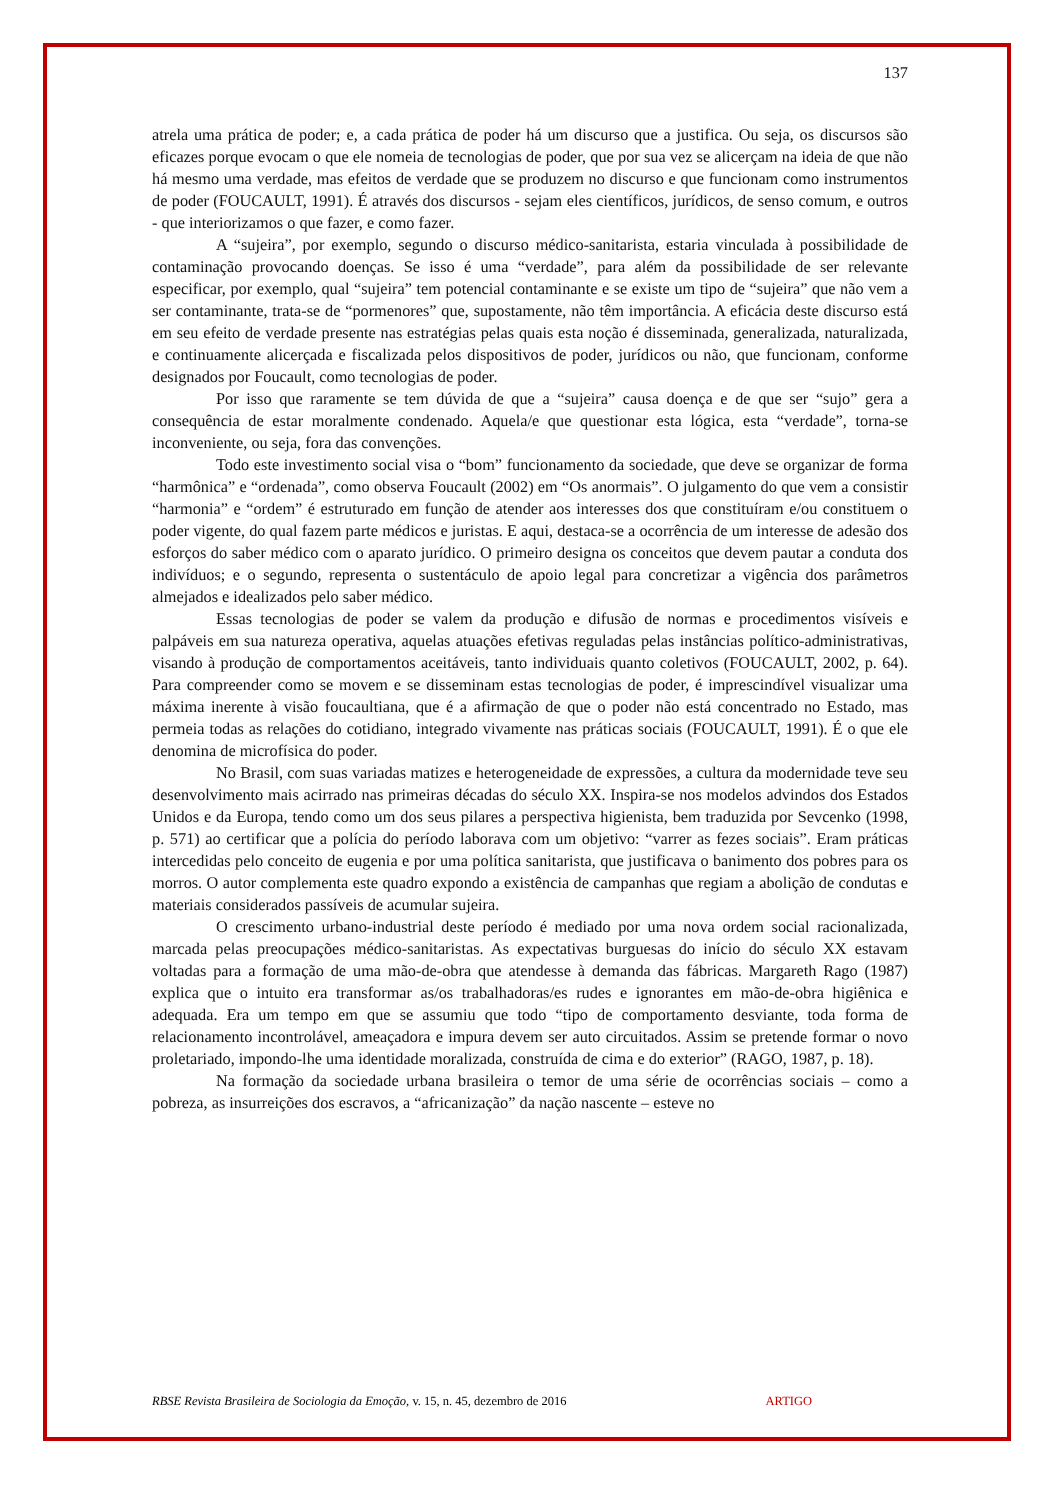137
atrela uma prática de poder; e, a cada prática de poder há um discurso que a justifica. Ou seja, os discursos são eficazes porque evocam o que ele nomeia de tecnologias de poder, que por sua vez se alicerçam na ideia de que não há mesmo uma verdade, mas efeitos de verdade que se produzem no discurso e que funcionam como instrumentos de poder (FOUCAULT, 1991). É através dos discursos - sejam eles científicos, jurídicos, de senso comum, e outros - que interiorizamos o que fazer, e como fazer.
A “sujeira”, por exemplo, segundo o discurso médico-sanitarista, estaria vinculada à possibilidade de contaminação provocando doenças. Se isso é uma “verdade”, para além da possibilidade de ser relevante especificar, por exemplo, qual “sujeira” tem potencial contaminante e se existe um tipo de “sujeira” que não vem a ser contaminante, trata-se de “pormenores” que, supostamente, não têm importância. A eficácia deste discurso está em seu efeito de verdade presente nas estratégias pelas quais esta noção é disseminada, generalizada, naturalizada, e continuamente alicerçada e fiscalizada pelos dispositivos de poder, jurídicos ou não, que funcionam, conforme designados por Foucault, como tecnologias de poder.
Por isso que raramente se tem dúvida de que a “sujeira” causa doença e de que ser “sujo” gera a consequência de estar moralmente condenado. Aquela/e que questionar esta lógica, esta “verdade”, torna-se inconveniente, ou seja, fora das convenções.
Todo este investimento social visa o “bom” funcionamento da sociedade, que deve se organizar de forma “harmônica” e “ordenada”, como observa Foucault (2002) em “Os anormais”. O julgamento do que vem a consistir “harmonia” e “ordem” é estruturado em função de atender aos interesses dos que constituíram e/ou constituem o poder vigente, do qual fazem parte médicos e juristas. E aqui, destaca-se a ocorrência de um interesse de adesão dos esforços do saber médico com o aparato jurídico. O primeiro designa os conceitos que devem pautar a conduta dos indivíduos; e o segundo, representa o sustentáculo de apoio legal para concretizar a vigência dos parâmetros almejados e idealizados pelo saber médico.
Essas tecnologias de poder se valem da produção e difusão de normas e procedimentos visíveis e palpáveis em sua natureza operativa, aquelas atuações efetivas reguladas pelas instâncias político-administrativas, visando à produção de comportamentos aceitáveis, tanto individuais quanto coletivos (FOUCAULT, 2002, p. 64). Para compreender como se movem e se disseminam estas tecnologias de poder, é imprescindível visualizar uma máxima inerente à visão foucaultiana, que é a afirmação de que o poder não está concentrado no Estado, mas permeia todas as relações do cotidiano, integrado vivamente nas práticas sociais (FOUCAULT, 1991). É o que ele denomina de microfísica do poder.
No Brasil, com suas variadas matizes e heterogeneidade de expressões, a cultura da modernidade teve seu desenvolvimento mais acirrado nas primeiras décadas do século XX. Inspira-se nos modelos advindos dos Estados Unidos e da Europa, tendo como um dos seus pilares a perspectiva higienista, bem traduzida por Sevcenko (1998, p. 571) ao certificar que a polícia do período laborava com um objetivo: “varrer as fezes sociais”. Eram práticas intercedidas pelo conceito de eugenia e por uma política sanitarista, que justificava o banimento dos pobres para os morros. O autor complementa este quadro expondo a existência de campanhas que regiam a abolição de condutas e materiais considerados passíveis de acumular sujeira.
O crescimento urbano-industrial deste período é mediado por uma nova ordem social racionalizada, marcada pelas preocupações médico-sanitaristas. As expectativas burguesas do início do século XX estavam voltadas para a formação de uma mão-de-obra que atendesse à demanda das fábricas. Margareth Rago (1987) explica que o intuito era transformar as/os trabalhadoras/es rudes e ignorantes em mão-de-obra higiênica e adequada. Era um tempo em que se assumiu que todo “tipo de comportamento desviante, toda forma de relacionamento incontrolável, ameaçadora e impura devem ser auto circuitados. Assim se pretende formar o novo proletariado, impondo-lhe uma identidade moralizada, construída de cima e do exterior” (RAGO, 1987, p. 18).
Na formação da sociedade urbana brasileira o temor de uma série de ocorrências sociais – como a pobreza, as insurreições dos escravos, a “africanização” da nação nascente – esteve no
RBSE Revista Brasileira de Sociologia da Emoção, v. 15, n. 45, dezembro de 2016 ARTIGO